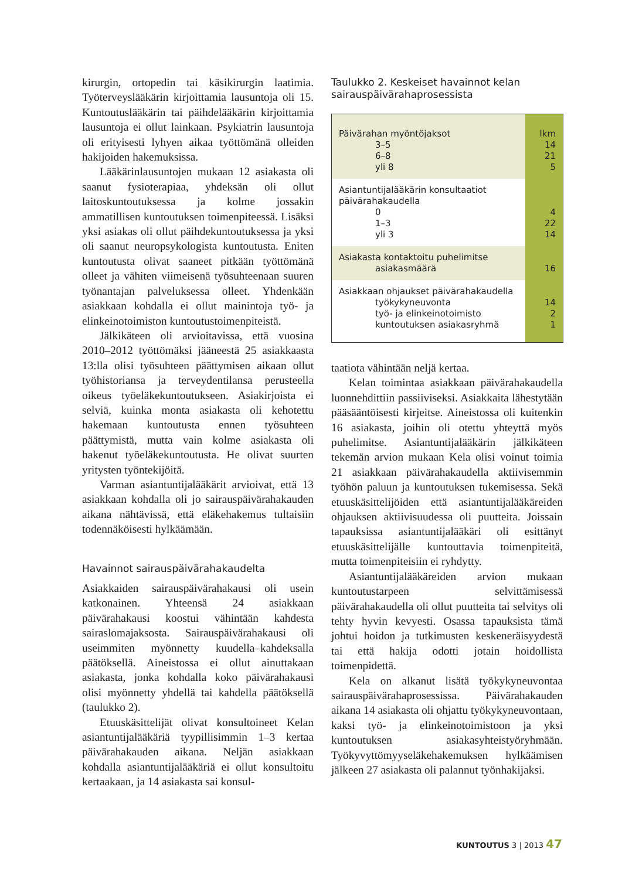kirurgin, ortopedin tai käsikirurgin laatimia. Työterveyslääkärin kirjoittamia lausuntoja oli 15. Kuntoutuslääkärin tai päihdelääkärin kirjoittamia lausuntoja ei ollut lainkaan. Psykiatrin lausuntoja oli erityisesti lyhyen aikaa työttömänä olleiden hakijoiden hakemuksissa.
Lääkärinlausuntojen mukaan 12 asiakasta oli saanut fysioterapiaa, yhdeksän oli ollut laitoskuntoutuksessa ja kolme jossakin ammatillisen kuntoutuksen toimenpiteessä. Lisäksi yksi asiakas oli ollut päihdekuntoutuksessa ja yksi oli saanut neuropsykologista kuntoutusta. Eniten kuntoutusta olivat saaneet pitkään työttömänä olleet ja vähiten viimeisenä työsuhteenaan suuren työnantajan palveluksessa olleet. Yhdenkään asiakkaan kohdalla ei ollut mainintoja työ- ja elinkeinotoimiston kuntoutustoimenpiteistä.
Jälkikäteen oli arvioitavissa, että vuosina 2010–2012 työttömäksi jääneestä 25 asiakkaasta 13:lla olisi työsuhteen päättymisen aikaan ollut työhistoriansa ja terveydentilansa perusteella oikeus työeläkekuntoutukseen. Asiakirjoista ei selviä, kuinka monta asiakasta oli kehotettu hakemaan kuntoutusta ennen työsuhteen päättymistä, mutta vain kolme asiakasta oli hakenut työeläkekuntoutusta. He olivat suurten yritysten työntekijöitä.
Varman asiantuntijalääkärit arvioivat, että 13 asiakkaan kohdalla oli jo sairauspäivärahakauden aikana nähtävissä, että eläkehakemus tultaisiin todennäköisesti hylkäämään.
Havainnot sairauspäivärahakaudelta
Asiakkaiden sairauspäivärahakausi oli usein katkonainen. Yhteensä 24 asiakkaan päivärahakausi koostui vähintään kahdesta sairaslomajaksosta. Sairauspäivärahakausi oli useimmiten myönnetty kuudella–kahdeksalla päätöksellä. Aineistossa ei ollut ainuttakaan asiakasta, jonka kohdalla koko päivärahakausi olisi myönnetty yhdellä tai kahdella päätöksellä (taulukko 2).
Etuuskäsittelijät olivat konsultoineet Kelan asiantuntijalääkäriä tyypillisimmin 1–3 kertaa päivärahakauden aikana. Neljän asiakkaan kohdalla asiantuntijalääkäriä ei ollut konsultoitu kertaakaan, ja 14 asiakasta sai konsul-
Taulukko 2. Keskeiset havainnot kelan sairauspäivärahaprosessista
| Päivärahan myöntöjaksot 3–5 6–8 yli 8 | lkm 14 21 5 |
| Asiantuntijalääkärin konsultaatiot päivärahakaudella 0 1–3 yli 3 | 4 22 14 |
| Asiakasta kontaktoitu puhelimitse asiakasmäärä | 16 |
| Asiakkaan ohjaukset päivärahakaudella työkykyneuvonta työ- ja elinkeinotoimisto kuntoutuksen asiakasryhmä | 14 2 1 |
taatiota vähintään neljä kertaa.
Kelan toimintaa asiakkaan päivärahakaudella luonnehdittiin passiiviseksi. Asiakkaita lähestytään pääsääntöisesti kirjeitse. Aineistossa oli kuitenkin 16 asiakasta, joihin oli otettu yhteyttä myös puhelimitse. Asiantuntijalääkärin jälkikäteen tekemän arvion mukaan Kela olisi voinut toimia 21 asiakkaan päivärahakaudella aktiivisemmin työhön paluun ja kuntoutuksen tukemisessa. Sekä etuuskäsittelijöiden että asiantuntijalääkäreiden ohjauksen aktiivisuudessa oli puutteita. Joissain tapauksissa asiantuntijalääkäri oli esittänyt etuuskäsittelijälle kuntouttavia toimenpiteitä, mutta toimenpiteisiin ei ryhdytty.
Asiantuntijalääkäreiden arvion mukaan kuntoutustarpeen selvittämisessä päivärahakaudella oli ollut puutteita tai selvitys oli tehty hyvin kevyesti. Osassa tapauksista tämä johtui hoidon ja tutkimusten keskeneräisyydestä tai että hakija odotti jotain hoidollista toimenpidettä.
Kela on alkanut lisätä työkykyneuvontaa sairauspäivärahaprosessissa. Päivärahakauden aikana 14 asiakasta oli ohjattu työkykyneuvontaan, kaksi työ- ja elinkeinotoimistoon ja yksi kuntoutuksen asiakasyhteistyöryhmään. Työkyvyttömyyseläkehakemuksen hylkäämisen jälkeen 27 asiakasta oli palannut työnhakijaksi.
KUNTOUTUS 3 | 2013 47